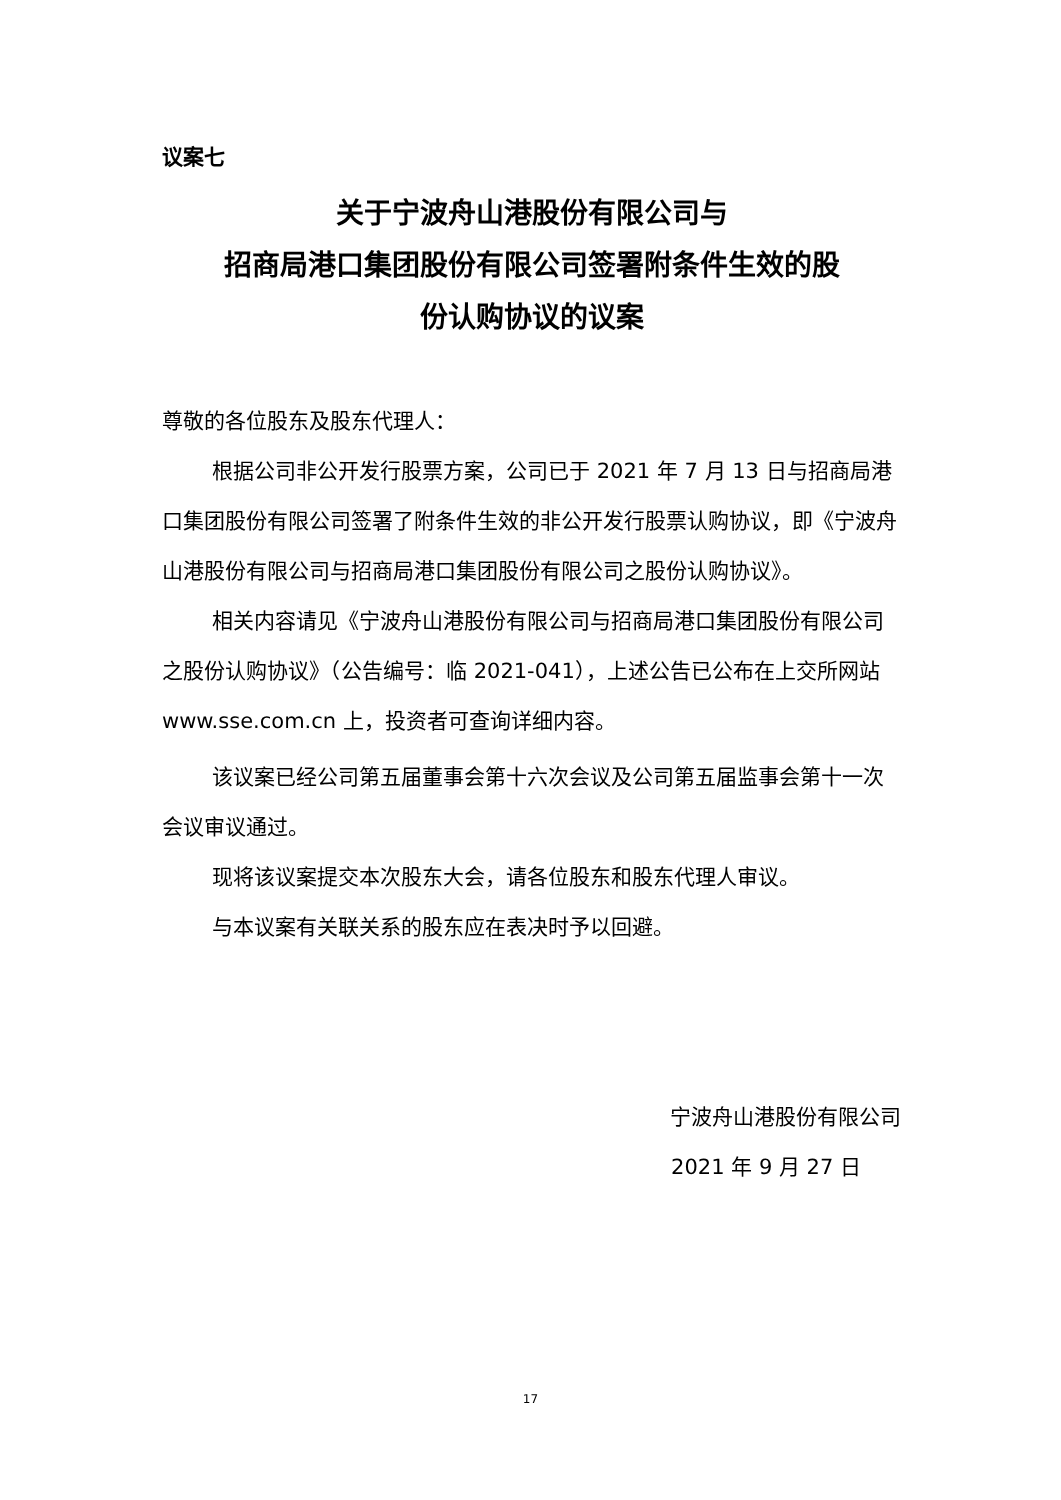议案七
关于宁波舟山港股份有限公司与
招商局港口集团股份有限公司签署附条件生效的股
份认购协议的议案
尊敬的各位股东及股东代理人：
根据公司非公开发行股票方案，公司已于 2021 年 7 月 13 日与招商局港口集团股份有限公司签署了附条件生效的非公开发行股票认购协议，即《宁波舟山港股份有限公司与招商局港口集团股份有限公司之股份认购协议》。
相关内容请见《宁波舟山港股份有限公司与招商局港口集团股份有限公司之股份认购协议》（公告编号：临 2021-041），上述公告已公布在上交所网站 www.sse.com.cn 上，投资者可查询详细内容。
该议案已经公司第五届董事会第十六次会议及公司第五届监事会第十一次会议审议通过。
现将该议案提交本次股东大会，请各位股东和股东代理人审议。
与本议案有关联关系的股东应在表决时予以回避。
宁波舟山港股份有限公司
2021 年 9 月 27 日
17